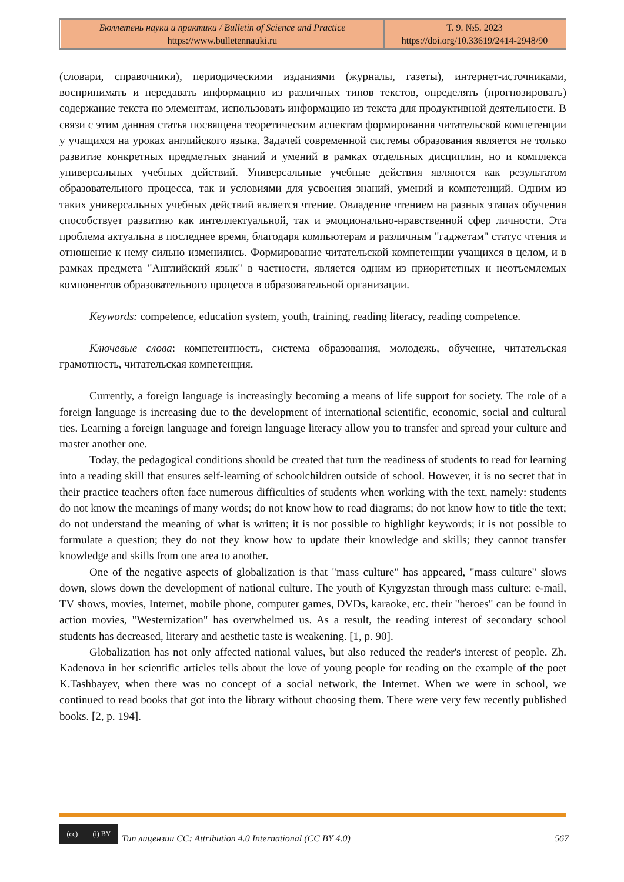| Бюллетень науки и практики / Bulletin of Science and Practice https://www.bulletennauki.ru | Т. 9. №5. 2023 https://doi.org/10.33619/2414-2948/90 |
(словари, справочники), периодическими изданиями (журналы, газеты), интернет-источниками, воспринимать и передавать информацию из различных типов текстов, определять (прогнозировать) содержание текста по элементам, использовать информацию из текста для продуктивной деятельности. В связи с этим данная статья посвящена теоретическим аспектам формирования читательской компетенции у учащихся на уроках английского языка. Задачей современной системы образования является не только развитие конкретных предметных знаний и умений в рамках отдельных дисциплин, но и комплекса универсальных учебных действий. Универсальные учебные действия являются как результатом образовательного процесса, так и условиями для усвоения знаний, умений и компетенций. Одним из таких универсальных учебных действий является чтение. Овладение чтением на разных этапах обучения способствует развитию как интеллектуальной, так и эмоционально-нравственной сфер личности. Эта проблема актуальна в последнее время, благодаря компьютерам и различным "гаджетам" статус чтения и отношение к нему сильно изменились. Формирование читательской компетенции учащихся в целом, и в рамках предмета "Английский язык" в частности, является одним из приоритетных и неотъемлемых компонентов образовательного процесса в образовательной организации.
Keywords: competence, education system, youth, training, reading literacy, reading competence.
Ключевые слова: компетентность, система образования, молодежь, обучение, читательская грамотность, читательская компетенция.
Currently, a foreign language is increasingly becoming a means of life support for society. The role of a foreign language is increasing due to the development of international scientific, economic, social and cultural ties. Learning a foreign language and foreign language literacy allow you to transfer and spread your culture and master another one.
Today, the pedagogical conditions should be created that turn the readiness of students to read for learning into a reading skill that ensures self-learning of schoolchildren outside of school. However, it is no secret that in their practice teachers often face numerous difficulties of students when working with the text, namely: students do not know the meanings of many words; do not know how to read diagrams; do not know how to title the text; do not understand the meaning of what is written; it is not possible to highlight keywords; it is not possible to formulate a question; they do not they know how to update their knowledge and skills; they cannot transfer knowledge and skills from one area to another.
One of the negative aspects of globalization is that "mass culture" has appeared, "mass culture" slows down, slows down the development of national culture. The youth of Kyrgyzstan through mass culture: e-mail, TV shows, movies, Internet, mobile phone, computer games, DVDs, karaoke, etc. their "heroes" can be found in action movies, "Westernization" has overwhelmed us. As a result, the reading interest of secondary school students has decreased, literary and aesthetic taste is weakening. [1, p. 90].
Globalization has not only affected national values, but also reduced the reader's interest of people. Zh. Kadenova in her scientific articles tells about the love of young people for reading on the example of the poet K.Tashbayev, when there was no concept of a social network, the Internet. When we were in school, we continued to read books that got into the library without choosing them. There were very few recently published books. [2, p. 194].
(cc) (i) BY
Тип лицензии CC: Attribution 4.0 International (CC BY 4.0) 567